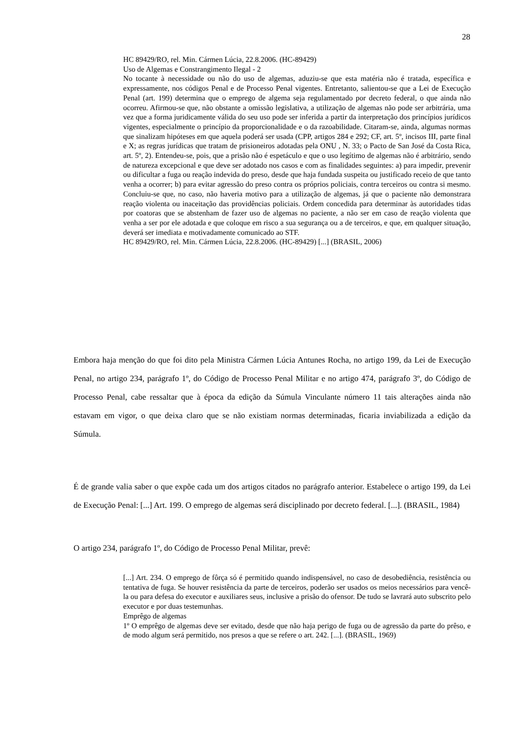28
HC 89429/RO, rel. Min. Cármen Lúcia, 22.8.2006. (HC-89429)
Uso de Algemas e Constrangimento Ilegal - 2
No tocante à necessidade ou não do uso de algemas, aduziu-se que esta matéria não é tratada, específica e expressamente, nos códigos Penal e de Processo Penal vigentes. Entretanto, salientou-se que a Lei de Execução Penal (art. 199) determina que o emprego de algema seja regulamentado por decreto federal, o que ainda não ocorreu. Afirmou-se que, não obstante a omissão legislativa, a utilização de algemas não pode ser arbitrária, uma vez que a forma juridicamente válida do seu uso pode ser inferida a partir da interpretação dos princípios jurídicos vigentes, especialmente o princípio da proporcionalidade e o da razoabilidade. Citaram-se, ainda, algumas normas que sinalizam hipóteses em que aquela poderá ser usada (CPP, artigos 284 e 292; CF, art. 5º, incisos III, parte final e X; as regras jurídicas que tratam de prisioneiros adotadas pela ONU , N. 33; o Pacto de San José da Costa Rica, art. 5º, 2). Entendeu-se, pois, que a prisão não é espetáculo e que o uso legítimo de algemas não é arbitrário, sendo de natureza excepcional e que deve ser adotado nos casos e com as finalidades seguintes: a) para impedir, prevenir ou dificultar a fuga ou reação indevida do preso, desde que haja fundada suspeita ou justificado receio de que tanto venha a ocorrer; b) para evitar agressão do preso contra os próprios policiais, contra terceiros ou contra si mesmo. Concluiu-se que, no caso, não haveria motivo para a utilização de algemas, já que o paciente não demonstrara reação violenta ou inaceitação das providências policiais. Ordem concedida para determinar às autoridades tidas por coatoras que se abstenham de fazer uso de algemas no paciente, a não ser em caso de reação violenta que venha a ser por ele adotada e que coloque em risco a sua segurança ou a de terceiros, e que, em qualquer situação, deverá ser imediata e motivadamente comunicado ao STF.
HC 89429/RO, rel. Min. Cármen Lúcia, 22.8.2006. (HC-89429) [...] (BRASIL, 2006)
Embora haja menção do que foi dito pela Ministra Cármen Lúcia Antunes Rocha, no artigo 199, da Lei de Execução Penal, no artigo 234, parágrafo 1º, do Código de Processo Penal Militar e no artigo 474, parágrafo 3º, do Código de Processo Penal, cabe ressaltar que à época da edição da Súmula Vinculante número 11 tais alterações ainda não estavam em vigor, o que deixa claro que se não existiam normas determinadas, ficaria inviabilizada a edição da Súmula.
É de grande valia saber o que expõe cada um dos artigos citados no parágrafo anterior. Estabelece o artigo 199, da Lei de Execução Penal: [...] Art. 199. O emprego de algemas será disciplinado por decreto federal. [...]. (BRASIL, 1984)
O artigo 234, parágrafo 1º, do Código de Processo Penal Militar, prevê:
[...] Art. 234. O emprego de fôrça só é permitido quando indispensável, no caso de desobediência, resistência ou tentativa de fuga. Se houver resistência da parte de terceiros, poderão ser usados os meios necessários para vencê-la ou para defesa do executor e auxiliares seus, inclusive a prisão do ofensor. De tudo se lavrará auto subscrito pelo executor e por duas testemunhas.
Emprêgo de algemas
1º O emprêgo de algemas deve ser evitado, desde que não haja perigo de fuga ou de agressão da parte do prêso, e de modo algum será permitido, nos presos a que se refere o art. 242. [...]. (BRASIL, 1969)